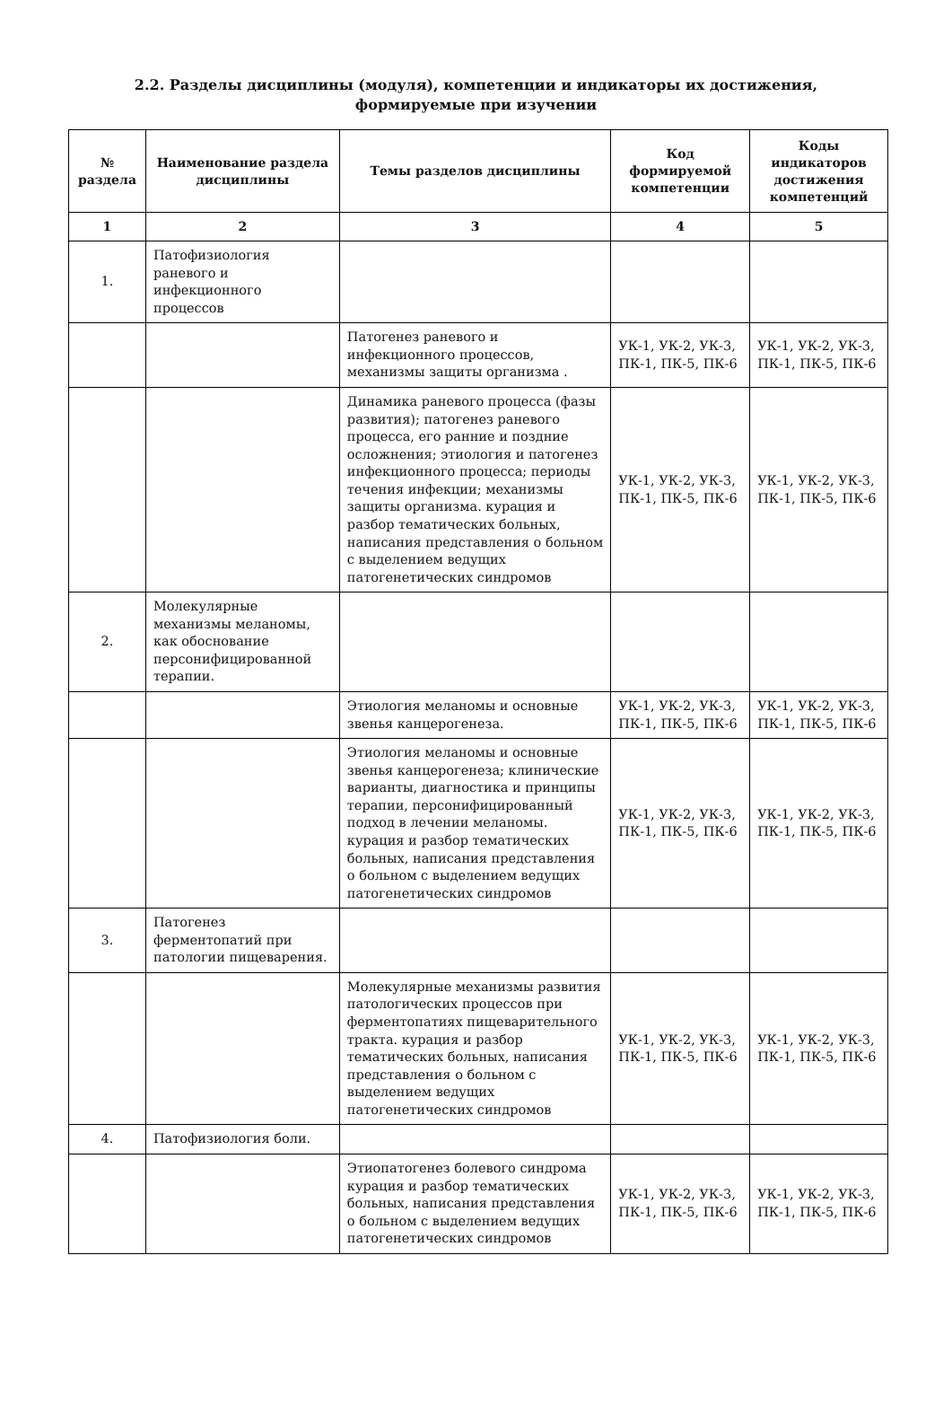2.2. Разделы дисциплины (модуля), компетенции и индикаторы их достижения,
формируемые при изучении
| № раздела | Наименование раздела дисциплины | Темы разделов дисциплины | Код формируемой компетенции | Коды индикаторов достижения компетенций |
| --- | --- | --- | --- | --- |
| 1 | 2 | 3 | 4 | 5 |
| 1. | Патофизиология раневого и инфекционного процессов | | | |
| | | Патогенез раневого и инфекционного процессов, механизмы защиты организма . | УК-1, УК-2, УК-3, ПК-1, ПК-5, ПК-6 | УК-1, УК-2, УК-3, ПК-1, ПК-5, ПК-6 |
| | | Динамика раневого процесса (фазы развития); патогенез раневого процесса, его ранние и поздние осложнения; этиология и патогенез инфекционного процесса; периоды течения инфекции; механизмы защиты организма. курация и разбор тематических больных, написания представления о больном с выделением ведущих патогенетических синдромов | УК-1, УК-2, УК-3, ПК-1, ПК-5, ПК-6 | УК-1, УК-2, УК-3, ПК-1, ПК-5, ПК-6 |
| 2. | Молекулярные механизмы меланомы, как обоснование персонифицированной терапии. | | | |
| | | Этиология меланомы и основные звенья канцерогенеза. | УК-1, УК-2, УК-3, ПК-1, ПК-5, ПК-6 | УК-1, УК-2, УК-3, ПК-1, ПК-5, ПК-6 |
| | | Этиология меланомы и основные звенья канцерогенеза; клинические варианты, диагностика и принципы терапии, персонифицированный подход в лечении меланомы. курация и разбор тематических больных, написания представления о больном с выделением ведущих патогенетических синдромов | УК-1, УК-2, УК-3, ПК-1, ПК-5, ПК-6 | УК-1, УК-2, УК-3, ПК-1, ПК-5, ПК-6 |
| 3. | Патогенез ферментопатий при патологии пищеварения. | | | |
| | | Молекулярные механизмы развития патологических процессов при ферментопатиях пищеварительного тракта. курация и разбор тематических больных, написания представления о больном с выделением ведущих патогенетических синдромов | УК-1, УК-2, УК-3, ПК-1, ПК-5, ПК-6 | УК-1, УК-2, УК-3, ПК-1, ПК-5, ПК-6 |
| 4. | Патофизиология боли. | | | |
| | | Этиопатогенез болевого синдрома курация и разбор тематических больных, написания представления о больном с выделением ведущих патогенетических синдромов | УК-1, УК-2, УК-3, ПК-1, ПК-5, ПК-6 | УК-1, УК-2, УК-3, ПК-1, ПК-5, ПК-6 |